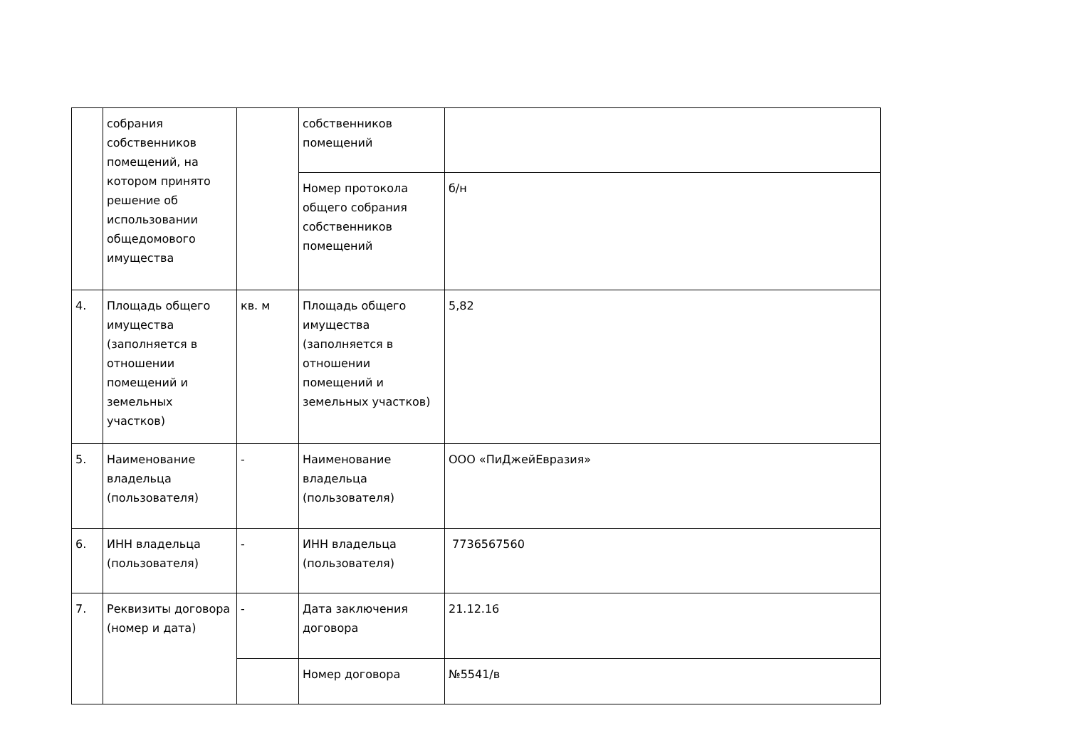| | собрания собственников помещений, на котором принято решение об использовании общедомового имущества | | собственников помещений | |
| | | | Номер протокола общего собрания собственников помещений | б/н |
| 4. | Площадь общего имущества (заполняется в отношении помещений и земельных участков) | кв. м | Площадь общего имущества (заполняется в отношении помещений и земельных участков) | 5,82 |
| 5. | Наименование владельца (пользователя) | - | Наименование владельца (пользователя) | ООО «ПиДжейЕвразия» |
| 6. | ИНН владельца (пользователя) | - | ИНН владельца (пользователя) | 7736567560 |
| 7. | Реквизиты договора (номер и дата) | - | Дата заключения договора | 21.12.16 |
| | | | Номер договора | №5541/в |